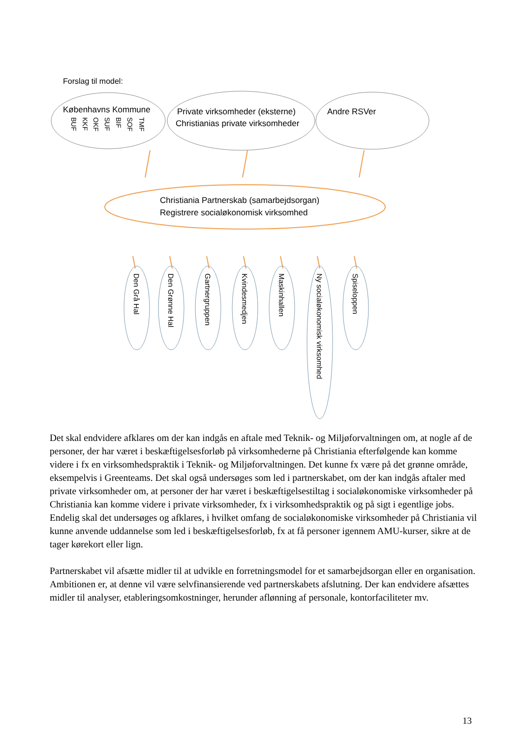Forslag til model:
Københavns Kommune
BUF
KKF
OKF
SUF
BIF
SOF
TMF
Private virksomheder (eksterne)
Christianias private virksomheder
Andre RSVer
Christiania Partnerskab (samarbejdsorgan)
Registrere socialøkonomisk virksomhed
Den Grå Hal
Den Grønne Hal
Gartnergruppen
Kvindesmedjen
Maskinhallen
Ny socialøkonomisk virksomhed
Spiseloppen
Det skal endvidere afklares om der kan indgås en aftale med Teknik- og Miljøforvaltningen om, at nogle af de personer, der har været i beskæftigelsesforløb på virksomhederne på Christiania efterfølgende kan komme videre i fx en virksomhedspraktik i Teknik- og Miljøforvaltningen. Det kunne fx være på det grønne område, eksempelvis i Greenteams. Det skal også undersøges som led i partnerskabet, om der kan indgås aftaler med private virksomheder om, at personer der har været i beskæftigelsestiltag i socialøkonomiske virksomheder på Christiania kan komme videre i private virksomheder, fx i virksomhedspraktik og på sigt i egentlige jobs. Endelig skal det undersøges og afklares, i hvilket omfang de socialøkonomiske virksomheder på Christiania vil kunne anvende uddannelse som led i beskæftigelsesforløb, fx at få personer igennem AMU-kurser, sikre at de tager kørekort eller lign.
Partnerskabet vil afsætte midler til at udvikle en forretningsmodel for et samarbejdsorgan eller en organisation. Ambitionen er, at denne vil være selvfinansierende ved partnerskabets afslutning. Der kan endvidere afsættes midler til analyser, etableringsomkostninger, herunder aflønning af personale, kontorfaciliteter mv.
13